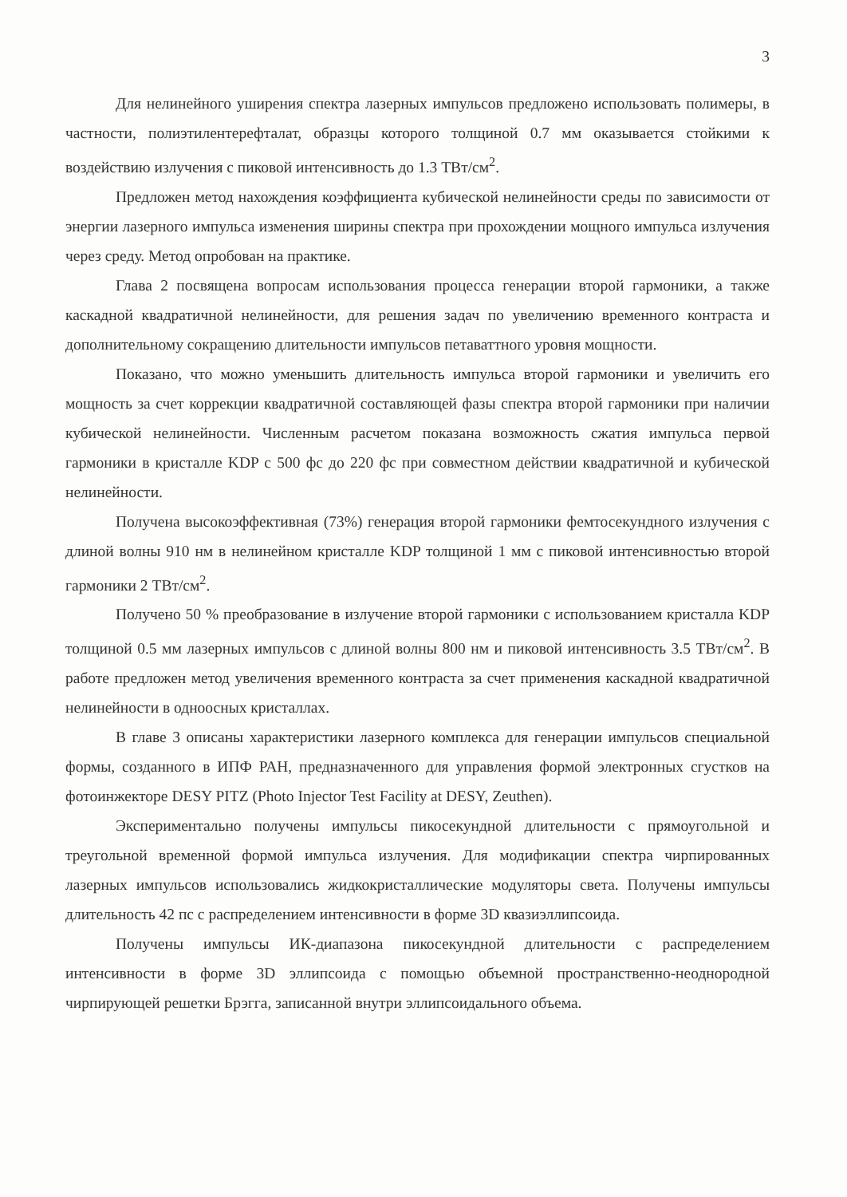3
Для нелинейного уширения спектра лазерных импульсов предложено использовать полимеры, в частности, полиэтилентерефталат, образцы которого толщиной 0.7 мм оказывается стойкими к воздействию излучения с пиковой интенсивность до 1.3 ТВт/см<sup>2</sup>.
Предложен метод нахождения коэффициента кубической нелинейности среды по зависимости от энергии лазерного импульса изменения ширины спектра при прохождении мощного импульса излучения через среду. Метод опробован на практике.
Глава 2 посвящена вопросам использования процесса генерации второй гармоники, а также каскадной квадратичной нелинейности, для решения задач по увеличению временного контраста и дополнительному сокращению длительности импульсов петаваттного уровня мощности.
Показано, что можно уменьшить длительность импульса второй гармоники и увеличить его мощность за счет коррекции квадратичной составляющей фазы спектра второй гармоники при наличии кубической нелинейности. Численным расчетом показана возможность сжатия импульса первой гармоники в кристалле KDP с 500 фс до 220 фс при совместном действии квадратичной и кубической нелинейности.
Получена высокоэффективная (73%) генерация второй гармоники фемтосекундного излучения с длиной волны 910 нм в нелинейном кристалле KDP толщиной 1 мм с пиковой интенсивностью второй гармоники 2 ТВт/см<sup>2</sup>.
Получено 50 % преобразование в излучение второй гармоники с использованием кристалла KDP толщиной 0.5 мм лазерных импульсов с длиной волны 800 нм и пиковой интенсивность 3.5 ТВт/см<sup>2</sup>. В работе предложен метод увеличения временного контраста за счет применения каскадной квадратичной нелинейности в одноосных кристаллах.
В главе 3 описаны характеристики лазерного комплекса для генерации импульсов специальной формы, созданного в ИПФ РАН, предназначенного для управления формой электронных сгустков на фотоинжекторе DESY PITZ (Photo Injector Test Facility at DESY, Zeuthen).
Экспериментально получены импульсы пикосекундной длительности с прямоугольной и треугольной временной формой импульса излучения. Для модификации спектра чирпированных лазерных импульсов использовались жидкокристаллические модуляторы света. Получены импульсы длительность 42 пс с распределением интенсивности в форме 3D квазиэллипсоида.
Получены импульсы ИК-диапазона пикосекундной длительности с распределением интенсивности в форме 3D эллипсоида с помощью объемной пространственно-неоднородной чирпирующей решетки Брэгга, записанной внутри эллипсоидального объема.